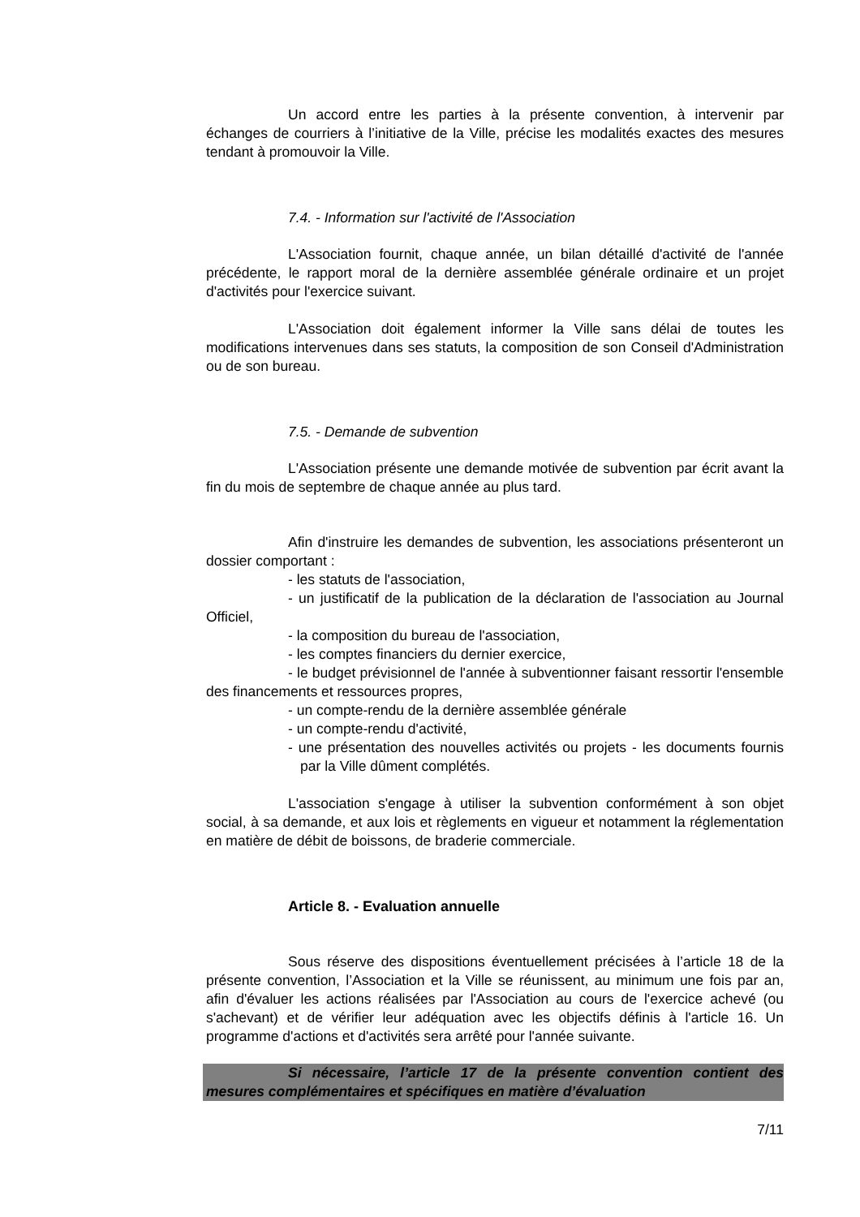Un accord entre les parties à la présente convention, à intervenir par échanges de courriers à l’initiative de la Ville, précise les modalités exactes des mesures tendant à promouvoir la Ville.
7.4. - Information sur l'activité de l'Association
L'Association fournit, chaque année, un bilan détaillé d'activité de l'année précédente, le rapport moral de la dernière assemblée générale ordinaire et un projet d'activités pour l'exercice suivant.
L'Association doit également informer la Ville sans délai de toutes les modifications intervenues dans ses statuts, la composition de son Conseil d'Administration ou de son bureau.
7.5. - Demande de subvention
L'Association présente une demande motivée de subvention par écrit avant la fin du mois de septembre de chaque année au plus tard.
Afin d'instruire les demandes de subvention, les associations présenteront un dossier comportant :
- les statuts de l'association,
- un justificatif de la publication de la déclaration de l'association au Journal Officiel,
- la composition du bureau de l'association,
- les comptes financiers du dernier exercice,
- le budget prévisionnel de l'année à subventionner faisant ressortir l'ensemble des financements et ressources propres,
- un compte-rendu de la dernière assemblée générale
- un compte-rendu d'activité,
- une présentation des nouvelles activités ou projets - les documents fournis par la Ville dûment complétés.
L'association s'engage à utiliser la subvention conformément à son objet social, à sa demande, et aux lois et règlements en vigueur et notamment la réglementation en matière de débit de boissons, de braderie commerciale.
Article 8. - Evaluation annuelle
Sous réserve des dispositions éventuellement précisées à l’article 18 de la présente convention, l’Association et la Ville se réunissent, au minimum une fois par an, afin d'évaluer les actions réalisées par l'Association au cours de l'exercice achevé (ou s'achevant) et de vérifier leur adéquation avec les objectifs définis à l'article 16. Un programme d'actions et d'activités sera arrêté pour l'année suivante.
Si nécessaire, l’article 17 de la présente convention contient des mesures complémentaires et spécifiques en matière d’évaluation
7/11